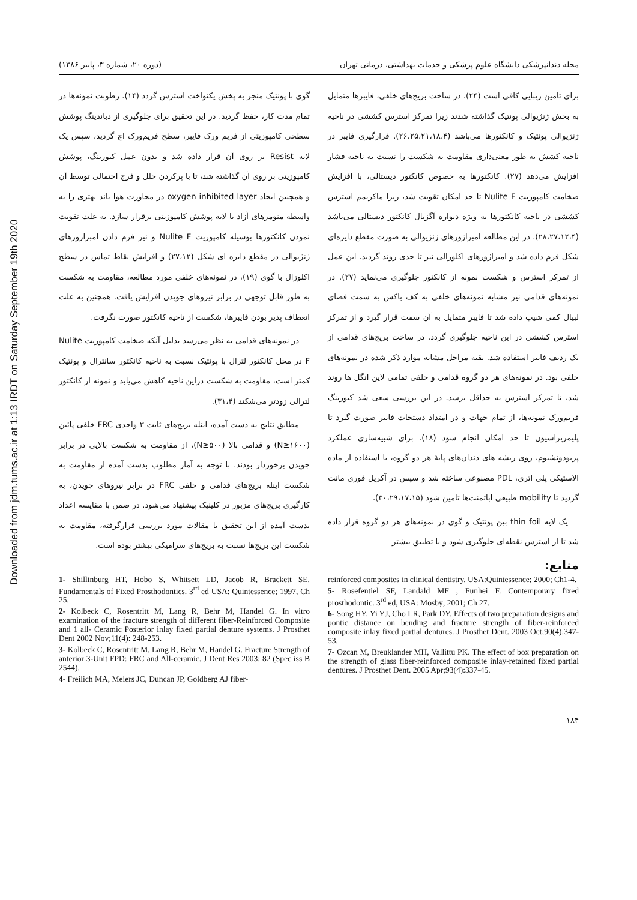Downloaded from jdm.tums.ac.ir at 1:13 IRDT on Saturday September 19th 2020
مجله دندانپزشکی دانشگاه علوم پزشکی و خدمات بهداشتی، درمانی تهران (دوره ۲۰، شماره ۳، پاییز ۱۳۸۶)
برای تامین زیبایی کافی است (۲۴). در ساخت بریج‌های خلفی، فایبرها متمایل به بخش ژنژیوالی پونتیک گذاشته شدند زیرا تمرکز استرس کششی در ناحیه ژنژیوالی پونتیک و کانکتورها می‌باشد (۲۶،۲۵،۲۱،۱۸،۴). قرارگیری فایبر در ناحیه کشش به طور معنی‌داری مقاومت به شکست را نسبت به ناحیه فشار افزایش می‌دهد (۲۷). کانکتورها به خصوص کانکتور دیستالی، با افزایش ضخامت کامپوزیت Nulite F تا حد امکان تقویت شد، زیرا ماکزیمم استرس کششی در ناحیه کانکتورها به ویژه دیواره آگزیال کانکتور دیستالی می‌باشد (۲۸،۲۷،۱۲،۴). در این مطالعه امبراژورهای ژنژیوالی به صورت مقطع دایره‌ای شکل فرم داده شد و امبراژورهای اکلوزالی نیز تا حدی روند گردید. این عمل از تمرکز استرس و شکست نمونه از کانکتور جلوگیری می‌نماید (۲۷). در نمونه‌های قدامی نیز مشابه نمونه‌های خلفی به کف باکس به سمت فضای لبیال کمی شیب داده شد تا فایبر متمایل به آن سمت قرار گیرد و از تمرکز استرس کششی در این ناحیه جلوگیری گردد. در ساخت بریج‌های قدامی از یک ردیف فایبر استفاده شد. بقیه مراحل مشابه موارد ذکر شده در نمونه‌های خلفی بود. در نمونه‌های هر دو گروه قدامی و خلفی تمامی لاین انگل ها روند شد، تا تمرکز استرس به حداقل برسد. در این بررسی سعی شد کیورینگ فریم‌ورک نمونه‌ها، از تمام جهات و در امتداد دستجات فایبر صورت گیرد تا پلیمریزاسیون تا حد امکان انجام شود (۱۸). برای شبیه‌سازی عملکرد پریودونشیوم، روی ریشه های دندان‌های پایهٔ هر دو گروه، با استفاده از ماده الاستیکی پلی اتری، PDL مصنوعی ساخته شد و سپس در آکریل فوری مانت گردید تا mobility طبیعی اباتمنت‌ها تامین شود (۳۰،۲۹،۱۷،۱۵).
یک لایه thin foil بین پونتیک و گوی در نمونه‌های هر دو گروه قرار داده شد تا از استرس نقطه‌ای جلوگیری شود و با تطبیق بیشتر
گوی با پونتیک منجر به پخش یکنواخت استرس گردد (۱۴). رطوبت نمونه‌ها در تمام مدت کار، حفظ گردید. در این تحقیق برای جلوگیری از دباندینگ پوشش سطحی کامپوزیتی از فریم ورک فایبر، سطح فریم‌ورک اچ گردید، سپس یک لایه Resist بر روی آن قرار داده شد و بدون عمل کیورینگ، پوشش کامپوزیتی بر روی آن گذاشته شد، تا با پرکردن خلل و فرج احتمالی توسط آن و همچنین ایجاد oxygen inhibited layer در مجاورت هوا باند بهتری را به واسطه منومرهای آزاد با لایه پوشش کامپوزیتی برقرار سازد. به علت تقویت نمودن کانکتورها بوسیله کامپوزیت Nulite F و نیز فرم دادن امبراژورهای ژنژیوالی در مقطع دایره ای شکل (۲۷،۱۲) و افزایش نقاط تماس در سطح اکلوزال با گوی (۱۹)، در نمونه‌های خلفی مورد مطالعه، مقاومت به شکست به طور قابل توجهی در برابر نیروهای جویدن افزایش یافت. همچنین به علت انعطاف پذیر بودن فایبرها، شکست از ناحیه کانکتور صورت نگرفت.
در نمونه‌های قدامی به نظر می‌رسد بدلیل آنکه ضخامت کامپوزیت Nulite F در محل کانکتور لترال با پونتیک نسبت به ناحیه کانکتور سانترال و پونتیک کمتر است، مقاومت به شکست دراین ناحیه کاهش می‌یابد و نمونه از کانکتور لترالی زودتر می‌شکند (۳۱،۴).
مطابق نتایج به دست آمده، اینله بریج‌های ثابت ۳ واحدی FRC خلفی پائین (N≥۱۶۰۰) و قدامی بالا (N≥۵۰۰)، از مقاومت به شکست بالایی در برابر جویدن برخوردار بودند. با توجه به آمار مطلوب بدست آمده از مقاومت به شکست اینله بریج‌های قدامی و خلفی FRC در برابر نیروهای جویدن، به کارگیری بریج‌های مزبور در کلینیک پیشنهاد می‌شود. در ضمن با مقایسه اعداد بدست آمده از این تحقیق با مقالات مورد بررسی قرارگرفته، مقاومت به شکست این بریج‌ها نسبت به بریج‌های سرامیکی بیشتر بوده است.
منابع:
reinforced composites in clinical dentistry. USA:Quintessence; 2000; Ch1-4.
5- Rosefentiel SF, Landald MF , Funhei F. Contemporary fixed prosthodontic. 3<sup>rd</sup> ed, USA: Mosby; 2001; Ch 27.
6- Song HY, Yi YJ, Cho LR, Park DY. Effects of two preparation designs and pontic distance on bending and fracture strength of fiber-reinforced composite inlay fixed partial dentures. J Prosthet Dent. 2003 Oct;90(4):347-53.
7- Ozcan M, Breuklander MH, Vallittu PK. The effect of box preparation on the strength of glass fiber-reinforced composite inlay-retained fixed partial dentures. J Prosthet Dent. 2005 Apr;93(4):337-45.
1- Shillinburg HT, Hobo S, Whitsett LD, Jacob R, Brackett SE. Fundamentals of Fixed Prosthodontics. 3<sup>rd</sup> ed USA: Quintessence; 1997, Ch 25.
2- Kolbeck C, Rosentritt M, Lang R, Behr M, Handel G. In vitro examination of the fracture strength of different fiber-Reinforced Composite and 1 all- Ceramic Posterior inlay fixed partial denture systems. J Prosthet Dent 2002 Nov;11(4): 248-253.
3- Kolbeck C, Rosentritt M, Lang R, Behr M, Handel G. Fracture Strength of anterior 3-Unit FPD: FRC and All-ceramic. J Dent Res 2003; 82 (Spec iss B 2544).
4- Freilich MA, Meiers JC, Duncan JP, Goldberg AJ fiber-
۱۸۴